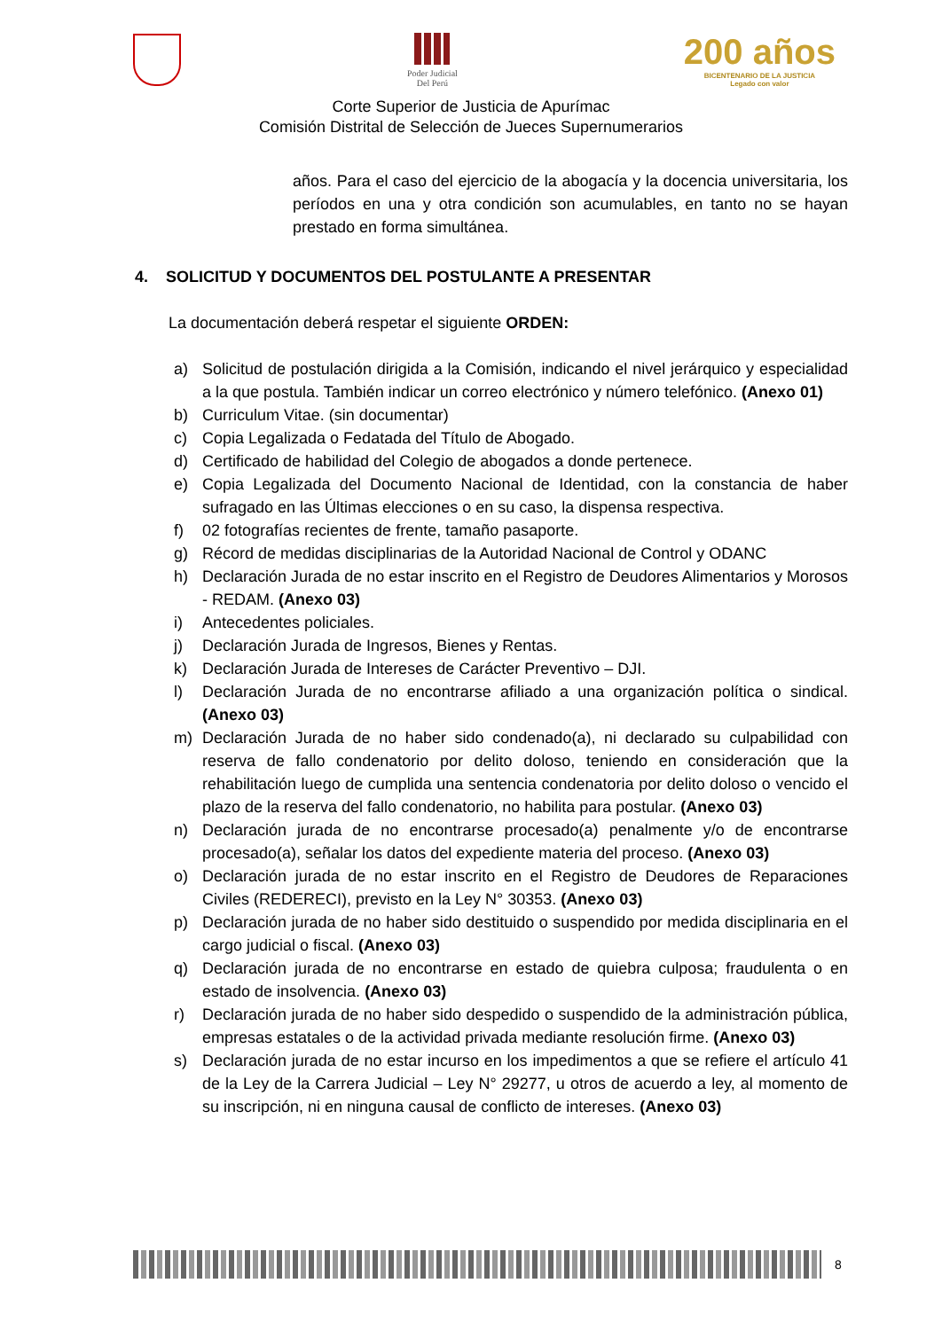Poder Judicial
Del Perú
200 años
BICENTENARIO DE LA JUSTICIA
Legado con valor
Corte Superior de Justicia de Apurímac
Comisión Distrital de Selección de Jueces Supernumerarios
años. Para el caso del ejercicio de la abogacía y la docencia universitaria, los períodos en una y otra condición son acumulables, en tanto no se hayan prestado en forma simultánea.
4. SOLICITUD Y DOCUMENTOS DEL POSTULANTE A PRESENTAR
La documentación deberá respetar el siguiente ORDEN:
a) Solicitud de postulación dirigida a la Comisión, indicando el nivel jerárquico y especialidad a la que postula. También indicar un correo electrónico y número telefónico. (Anexo 01)
b) Curriculum Vitae. (sin documentar)
c) Copia Legalizada o Fedatada del Título de Abogado.
d) Certificado de habilidad del Colegio de abogados a donde pertenece.
e) Copia Legalizada del Documento Nacional de Identidad, con la constancia de haber sufragado en las Últimas elecciones o en su caso, la dispensa respectiva.
f) 02 fotografías recientes de frente, tamaño pasaporte.
g) Récord de medidas disciplinarias de la Autoridad Nacional de Control y ODANC
h) Declaración Jurada de no estar inscrito en el Registro de Deudores Alimentarios y Morosos - REDAM. (Anexo 03)
i) Antecedentes policiales.
j) Declaración Jurada de Ingresos, Bienes y Rentas.
k) Declaración Jurada de Intereses de Carácter Preventivo – DJI.
l) Declaración Jurada de no encontrarse afiliado a una organización política o sindical. (Anexo 03)
m) Declaración Jurada de no haber sido condenado(a), ni declarado su culpabilidad con reserva de fallo condenatorio por delito doloso, teniendo en consideración que la rehabilitación luego de cumplida una sentencia condenatoria por delito doloso o vencido el plazo de la reserva del fallo condenatorio, no habilita para postular. (Anexo 03)
n) Declaración jurada de no encontrarse procesado(a) penalmente y/o de encontrarse procesado(a), señalar los datos del expediente materia del proceso. (Anexo 03)
o) Declaración jurada de no estar inscrito en el Registro de Deudores de Reparaciones Civiles (REDERECI), previsto en la Ley N° 30353. (Anexo 03)
p) Declaración jurada de no haber sido destituido o suspendido por medida disciplinaria en el cargo judicial o fiscal. (Anexo 03)
q) Declaración jurada de no encontrarse en estado de quiebra culposa; fraudulenta o en estado de insolvencia. (Anexo 03)
r) Declaración jurada de no haber sido despedido o suspendido de la administración pública, empresas estatales o de la actividad privada mediante resolución firme. (Anexo 03)
s) Declaración jurada de no estar incurso en los impedimentos a que se refiere el artículo 41 de la Ley de la Carrera Judicial – Ley N° 29277, u otros de acuerdo a ley, al momento de su inscripción, ni en ninguna causal de conflicto de intereses. (Anexo 03)
8